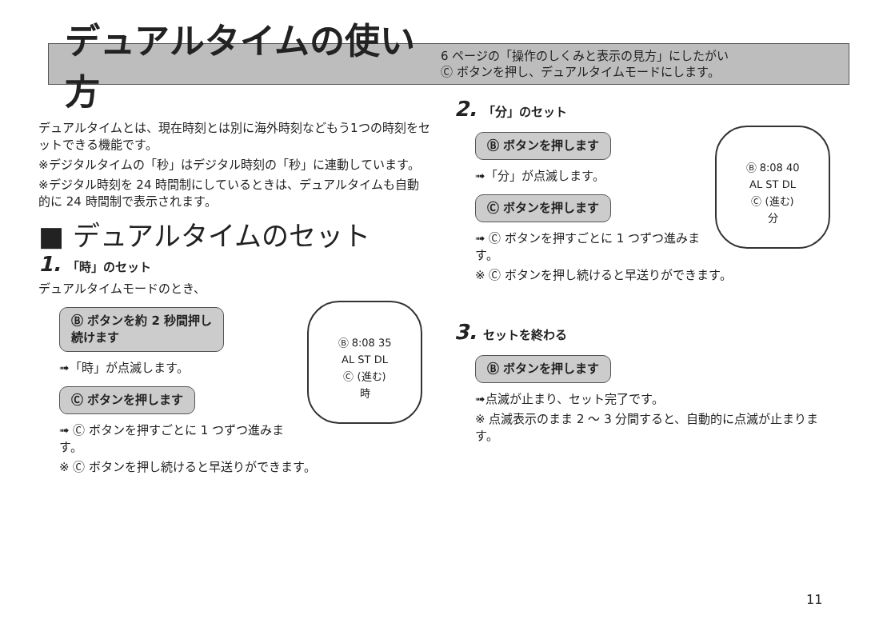デュアルタイムの使い方
6 ページの「操作のしくみと表示の見方」にしたがい
Ⓒ ボタンを押し、デュアルタイムモードにします。
デュアルタイムとは、現在時刻とは別に海外時刻などもう1つの時刻をセットできる機能です。
※デジタルタイムの「秒」はデジタル時刻の「秒」に連動しています。
※デジタル時刻を 24 時間制にしているときは、デュアルタイムも自動的に 24 時間制で表示されます。
■ デュアルタイムのセット
1. 「時」のセット
デュアルタイムモードのとき、
Ⓑ 8:08 35
AL ST DL
Ⓒ (進む)
時
Ⓑ ボタンを約 2 秒間押し
続けます
➟「時」が点滅します。
Ⓒ ボタンを押します
➟ Ⓒ ボタンを押すごとに 1 つずつ進みます。
※ Ⓒ ボタンを押し続けると早送りができます。
2. 「分」のセット
Ⓑ 8:08 40
AL ST DL
Ⓒ (進む)
分
Ⓑ ボタンを押します
➟「分」が点滅します。
Ⓒ ボタンを押します
➟ Ⓒ ボタンを押すごとに 1 つずつ進みます。
※ Ⓒ ボタンを押し続けると早送りができます。
3. セットを終わる
Ⓑ ボタンを押します
➟点滅が止まり、セット完了です。
※ 点滅表示のまま 2 ～ 3 分間すると、自動的に点滅が止まります。
11